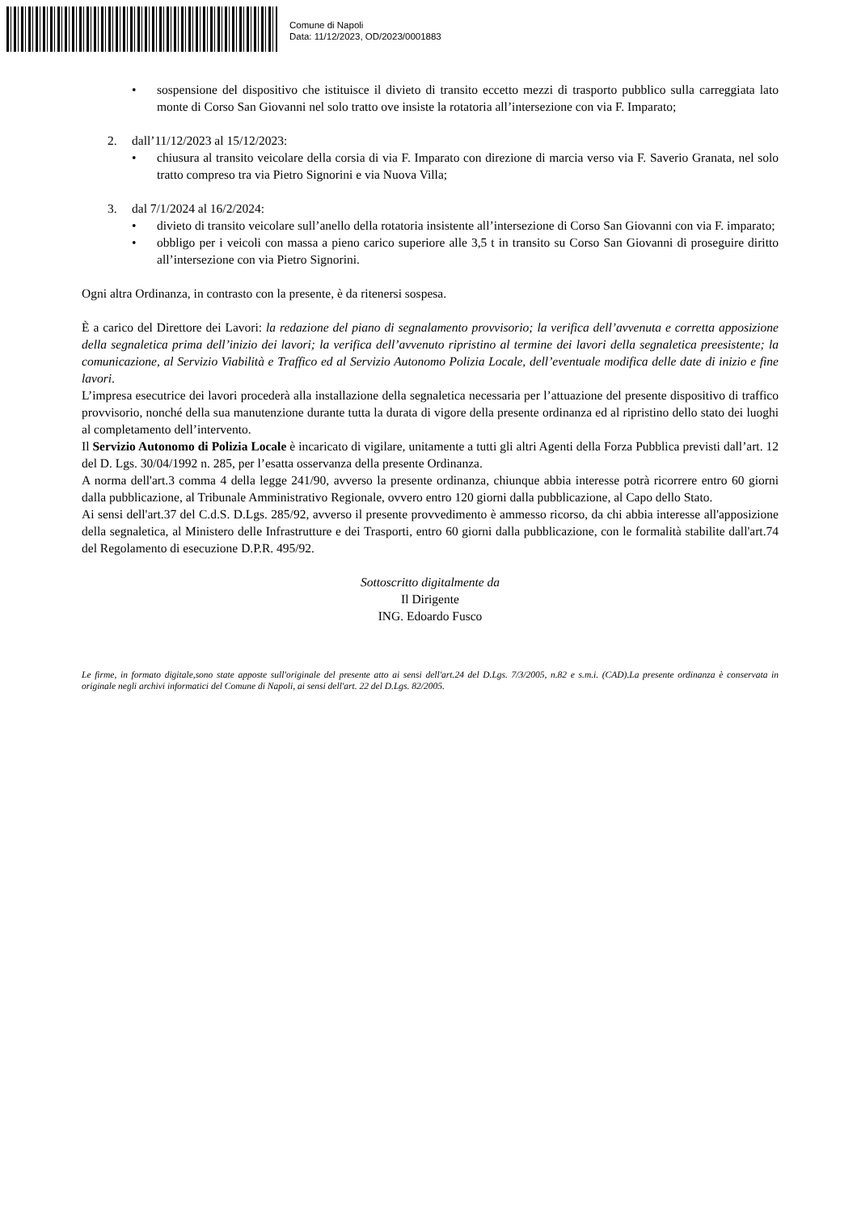Comune di Napoli
Data: 11/12/2023, OD/2023/0001883
• sospensione del dispositivo che istituisce il divieto di transito eccetto mezzi di trasporto pubblico sulla carreggiata lato monte di Corso San Giovanni nel solo tratto ove insiste la rotatoria all’intersezione con via F. Imparato;
2. dall’11/12/2023 al 15/12/2023:
• chiusura al transito veicolare della corsia di via F. Imparato con direzione di marcia verso via F. Saverio Granata, nel solo tratto compreso tra via Pietro Signorini e via Nuova Villa;
3. dal 7/1/2024 al 16/2/2024:
• divieto di transito veicolare sull’anello della rotatoria insistente all’intersezione di Corso San Giovanni con via F. imparato;
• obbligo per i veicoli con massa a pieno carico superiore alle 3,5 t in transito su Corso San Giovanni di proseguire diritto all’intersezione con via Pietro Signorini.
Ogni altra Ordinanza, in contrasto con la presente, è da ritenersi sospesa.
È a carico del Direttore dei Lavori: la redazione del piano di segnalamento provvisorio; la verifica dell’avvenuta e corretta apposizione della segnaletica prima dell’inizio dei lavori; la verifica dell’avvenuto ripristino al termine dei lavori della segnaletica preesistente; la comunicazione, al Servizio Viabilità e Traffico ed al Servizio Autonomo Polizia Locale, dell’eventuale modifica delle date di inizio e fine lavori.
L’impresa esecutrice dei lavori procederà alla installazione della segnaletica necessaria per l’attuazione del presente dispositivo di traffico provvisorio, nonché della sua manutenzione durante tutta la durata di vigore della presente ordinanza ed al ripristino dello stato dei luoghi al completamento dell’intervento.
Il Servizio Autonomo di Polizia Locale è incaricato di vigilare, unitamente a tutti gli altri Agenti della Forza Pubblica previsti dall’art. 12 del D. Lgs. 30/04/1992 n. 285, per l’esatta osservanza della presente Ordinanza.
A norma dell'art.3 comma 4 della legge 241/90, avverso la presente ordinanza, chiunque abbia interesse potrà ricorrere entro 60 giorni dalla pubblicazione, al Tribunale Amministrativo Regionale, ovvero entro 120 giorni dalla pubblicazione, al Capo dello Stato.
Ai sensi dell'art.37 del C.d.S. D.Lgs. 285/92, avverso il presente provvedimento è ammesso ricorso, da chi abbia interesse all'apposizione della segnaletica, al Ministero delle Infrastrutture e dei Trasporti, entro 60 giorni dalla pubblicazione, con le formalità stabilite dall'art.74 del Regolamento di esecuzione D.P.R. 495/92.
Sottoscritto digitalmente da
Il Dirigente
ING. Edoardo Fusco
Le firme, in formato digitale,sono state apposte sull'originale del presente atto ai sensi dell'art.24 del D.Lgs. 7/3/2005, n.82 e s.m.i. (CAD).La presente ordinanza è conservata in originale negli archivi informatici del Comune di Napoli, ai sensi dell'art. 22 del D.Lgs. 82/2005.